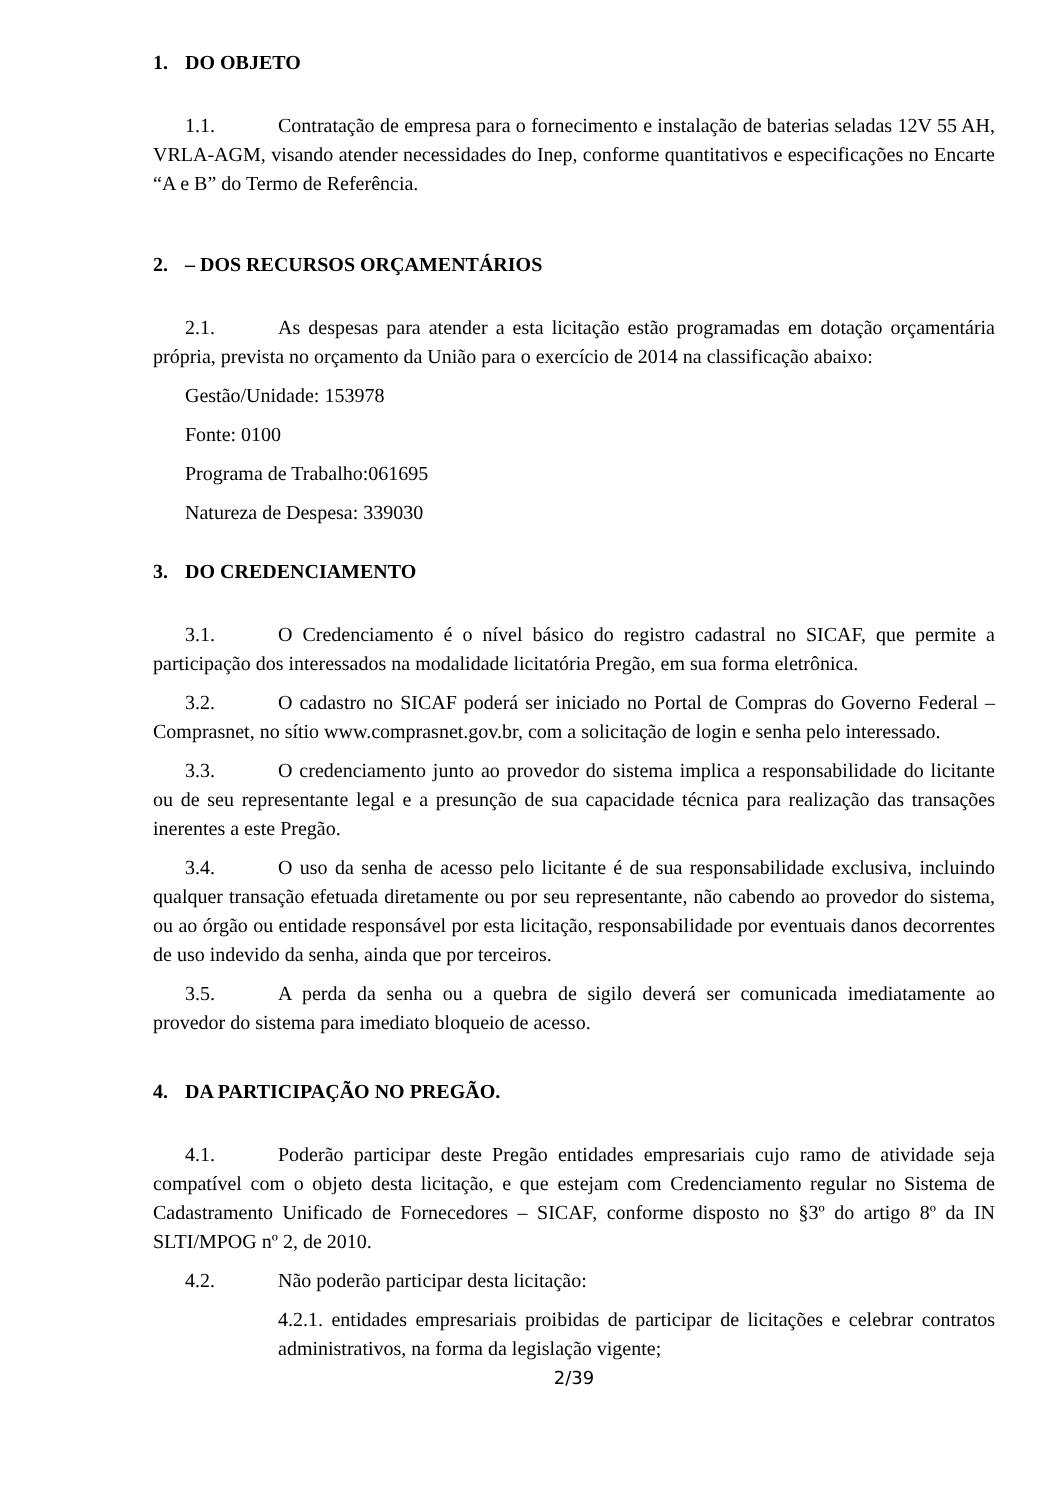1. DO OBJETO
1.1. Contratação de empresa para o fornecimento e instalação de baterias seladas 12V 55 AH, VRLA-AGM, visando atender necessidades do Inep, conforme quantitativos e especificações no Encarte “A e B” do Termo de Referência.
2. – DOS RECURSOS ORÇAMENTÁRIOS
2.1. As despesas para atender a esta licitação estão programadas em dotação orçamentária própria, prevista no orçamento da União para o exercício de 2014 na classificação abaixo:
Gestão/Unidade: 153978
Fonte: 0100
Programa de Trabalho:061695
Natureza de Despesa: 339030
3. DO CREDENCIAMENTO
3.1. O Credenciamento é o nível básico do registro cadastral no SICAF, que permite a participação dos interessados na modalidade licitatória Pregão, em sua forma eletrônica.
3.2. O cadastro no SICAF poderá ser iniciado no Portal de Compras do Governo Federal – Comprasnet, no sítio www.comprasnet.gov.br, com a solicitação de login e senha pelo interessado.
3.3. O credenciamento junto ao provedor do sistema implica a responsabilidade do licitante ou de seu representante legal e a presunção de sua capacidade técnica para realização das transações inerentes a este Pregão.
3.4. O uso da senha de acesso pelo licitante é de sua responsabilidade exclusiva, incluindo qualquer transação efetuada diretamente ou por seu representante, não cabendo ao provedor do sistema, ou ao órgão ou entidade responsável por esta licitação, responsabilidade por eventuais danos decorrentes de uso indevido da senha, ainda que por terceiros.
3.5. A perda da senha ou a quebra de sigilo deverá ser comunicada imediatamente ao provedor do sistema para imediato bloqueio de acesso.
4. DA PARTICIPAÇÃO NO PREGÃO.
4.1. Poderão participar deste Pregão entidades empresariais cujo ramo de atividade seja compatível com o objeto desta licitação, e que estejam com Credenciamento regular no Sistema de Cadastramento Unificado de Fornecedores – SICAF, conforme disposto no §3º do artigo 8º da IN SLTI/MPOG nº 2, de 2010.
4.2. Não poderão participar desta licitação:
4.2.1. entidades empresariais proibidas de participar de licitações e celebrar contratos administrativos, na forma da legislação vigente;
2/39